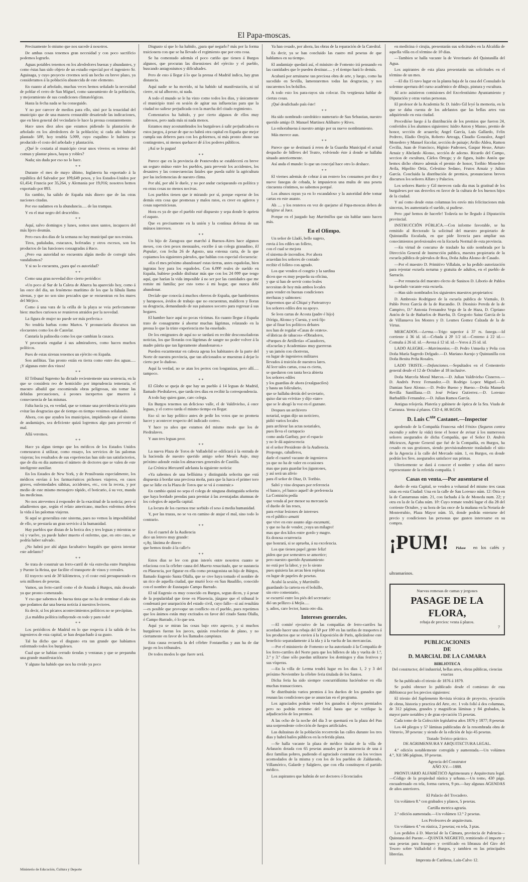El Papa-moscas.
Precisamente lo mismo que nos sucede á nosotros.
De ambas cosas tenemos gran necesidad y con poco sacrificio podemos lograrlo.
Aguas potables tenemos en los alrededores buenas y abundantes, y como éstas han sido objeto de un estudio especial por el ingeniero Sr. Aguinaga, y cuyo proyecto creemos será un hecho en breve plazo, ya consideramos á la población abastecida de este elemento.
En cuanto al arbolado, muchas veces hemos señalado la necesidad de poblar el cerro de San Miguel, como saneamiento de la población, y mejoramiento de sus condiciones climatológicas.
Hasta la fecha nada se ha conseguido.
Y no por carecer de medios para ello, sinó por la tenacidad del municipio que de una manera censurable desatiende las indicaciones, que en bien general del vecindario le hace la prensa constantemente.
Hace unos diez años que estamos pidiendo la plantación de arbolado en los alrededores de la población; si cada año hubiese plantado 500, hoy tendría 5.000, cuyo esquilmo le hubiera ya producido el costo del arbolado y plantación.
¿Qué le costaria al municipio crear unos viveros en terreno del comun y plantar pinos, hayas y robles?
Nada; sin duda por eso no lo hace.
* *
Durante el mes de mayo último, Inglaterra ha exportado á la república del Salvador por 109,649 pesos, y los Estados-Unidos por 61,454; Francia por 35,264, y Alemania por 19,016; nosotros hemos exportado por 893.
En cambio, ha salido de España más dinero que de las otras naciones citadas.
Por eso nadamos en la abundancia..... de las trampas.
Y en el mar negro del descrédito.
* *
Aquí, salvo domingos y lunes, somos unos santos, incapaces del más lijero desmán.
Pero esos dos dias de la semana no hay municipal que nos resista.
Tiros, puñaladas, estacazos, bofetadas y otros escesos, son los productos de las funciones consagradas á Baco.
¿Pero esa autoridad no encuentra algún medio de corregir tales vandalismos?
Y si no lo encuentra, ¿para qué es autoridad?
* *
Como una gran novedad dice cierto periódico:
«Un poco al Sur de la Caleta de Abarca ha aparecido hoy, como á las once del dia, un fenómeno marítimo de los que la fábula llama sirenas, y que no son sino pescados que se encuentran en los mares del Méjico.
Como á una vara de la orilla de la playa se veia perfectamente bien: muchos curiosos se reunieron atraidos por la novedad.
La figura de mujer no puede ser más perfecta.»
No tendría barbas como Martos. Y pronunciaría discursos tan elocuentes como los de Castelar.
Cantaría la palinodia como los que cambian la casaca.
Y procuraría engañar á sus admiradores, como hacen muchos políticos.
Pues de estas sirenas tenemos un ejército en España.
Son anfibias. Tan pronto están en tierra como entre dos aguas..... ¡Y algunas entre dos vinos!
* *
El Tribunal Supremo ha dictado recientemente una sentencia, en la que se considera reo de homicidio por imprudencia temeraria, el maestro albañil que encomienda obras peligrosas, sin tomar las debidas precauciones, á peones inexpertos que mueren á consecuencia de las mismas.
Falta hacía ya, en verdad, que se tomase una providencia séria para evitar las desgracias que de tiempo en tiempo venimos señalando.
Ahora, con que ayuden los municipios, impidiendo que el sistema de andamiajes, sea deficiente quizá logremos algo para prevenir el mal.
Allá veremos.
* *
Hace ya algun tiempo que los médicos de los Estados Unidos comenzaron á utilizar, como ensayo, los servicios de las palomas viajeras; los resultados de sus experiencias han sido tan satisfactorios, que de dia en dia aumenta el número de doctores que se valen de este inteligente auxiliar.
En los Estados de New York, y de Pensilvania especialmente, los médicos envían á los farmacéuticos pichones viajeros, en casos graves, enfermedades súbitas, accidentes, etc., con la receta, y por medio de este mismo mensajero rápido, el boticario, á su vez, manda las medicinas.
No nos atrevemos á responder de la exactitud de la noticia; pero sí añadiremos que, según el relato americano, muchos enfermos deben la vida á las palomas viajeras.
Si aquí se generaliza este sistema, pues no vemos la imposibilidad de ello, se prestaría un gran servicio á la humanidad.
Hay pueblos que distan de la botica dos y tres leguas y mientras se vá y vuelve, ya puede haber muerto el enfermo, que, en otro caso, se podría haber salvado.
¿No habrá por ahí algun facultativo burgalés que quiera intentar este adelanto?
* *
Se trata de construir un ferro-carril de vía estrecha entre Pamplona y Puente la Reina, que facilite el transporte de vinos y cereales.
El trayecto será de 30 kilómetros, y el coste está presupuestado en seis millones de pesetas.
Vamos, un ferro-carril como el de Aranda á Burgos, más deseado ya que pronto comenzado.
Y eso que sabemos de buena tinta que no ha de terminar el año sin que podamos dar una buena noticia á nuestros lectores.
Es decir, si los pícaros acontecimientos políticos no se precipitan.
¡La maldita política influyendo en todo y para todo!
* *
Los periódicos de Madrid en lo que respecta á la salida de los ingenieros de esta capital, se han despachado á su gusto.
Tal ha dicho que el disgusto era tan grande que habíamos enfermado todos los burgaleses.
Cual que se habían cerrado tiendas y ventanas y que se preparaba una grande manifestación.
Y alguno ha habido que nos ha creido ya poco
Disgusto sí que lo ha habido, ¿para qué negarlo? más por la forma traicionera con que se ha llevado el regimiento que por otra cosa.
Se ha comentado además el poco cariño que tienen á Burgos algunos, que procuran las disensiones del ejército y el pueblo, buscando antagonismos y dificultades.
Pero de esto á llegar á lo que la prensa el Madrid indica, hay gran distancia.
Aquí nadie se ha movido, ni ha habido tal manifestación, ni tal cierre, ni tal alboroto, ni nada.
A todo el mundo se le ha visto como todos los dias, y únicamente el municipio trató en sesión de agitar sus influencias para que la ciudad no saliese perjudicada con la marcha del citado regimiento.
Comentarios ha habido, y por cierto algunos de ellos muy sabrosos, pero nada más ni nada menos.
Estamos muy acostumbrados los burgaleses á salir perjudicados en estos juegos, á pesar de que no habrá otra capital en España que mejor cumpla sus deberes para con los gobiernos, ni más pronto abone sus contingentes, ni menos quehacer dé á los poderes públicos.
¡Así se lo pagan!
* *
Parece que en la provincia de Pontevedra se establecerá en breve un seguro mútuo entre los pueblos, para prevenir los accidentes, los desastres y las consecuencias fatales que pueda sufrir la agricultura por las inclemencias de nuestro clima.
Por ahí, por ahí le duele, y no por andar caciqueando en política y en otras cosas no menos nocivas.
Los pueblos tienen que ir mirando por sí, porque esperar de los demás otra cosa que promesas y malos ratos, es creer en agüeros y cosas supersticiosas.
Hora es ya de que el pueblo esté dispuesto y sepa donde le aprieta el zapato.
Que es precisamente en la unión y la contínua defensa de sus mútuos intereses.
* *
Un hijo de Zaragoza que marchó á Buenos-Aires hace algunos meses, con cien pesos mensuales, escribe á un colega granadino, El Popular, con fecha 26 de Agosto, una extensa carta, de la que copiamos los siguientes párrafos, que hablan con especial elocuencia:
«En el mes próximo abandonaré estas tierras, antes españolas, bien ingratas hoy para los españoles. Con 6.000 reales de sueldo en España, hubiese podido disfrutar más que con los 24 000 que tengo aquí, que harían la vida imposible á no ser por las cantidades que me remite mi familia; por esto torno á mi hogar, que nunca debí abandonar.
Decíale que conocía á muchos obreros de España, que hambrientos y harapo­sos, ávidos de trabajo que no encuentran, maldicen y lloran su desgracia, demandando de sus paisanos socorro para regresar á sus hogares.
El hambre hace aquí no pocas víctimas. En cuanto llegue á España trato de consagrarme á ahorrar muchas lágrimas, relatando en la prensa lo que la triste experiencia me ha enseñado.
De los emigrantes de aquí no se tardará en recibir desconsoladoras noticias, los que llorarán con lágrimas de sangre no poder volver á la madre pátria que tan ligeramente abandonaron.»
Pueden escarmentar en cabeza agena los habitantes de la parte del Norte de nuestra provincia, que tan aficionados se muestran á dejar lo cierto por lo dudoso.
Aquí la verdad, no se atan los perros con longanizas, pero allí..... tampoco.
* *
El Globo se queja de que hay un pueblo á 14 leguas de Madrid, llamado Piedralaves, que tarda tres dias en recibir la correspondencia.
A todo hay quien gane, caro colega.
En Burgos tenemos un delicioso valle, el de Valdivielso, á once leguas, y el correo tarda el mismo tiempo en llegar.
Eso sí: no hay político antes de pedir los votos que no prometa hacer y acontecer respecto del indicado correo.
Y hace ya años que estamos del mismo modo que los de Piedralaves.
Y aun tres leguas peor.
* *
La nueva Plaza de Toros de Valladolid se edificará á la entrada de la hacienda de nuestro querido amigo señor Meués Auje, muy próximo adonde están los almacenes generales de Castilla.
La Crónica Mercantil adelanta la siguiente noticia:
«Ya sabemos de una bellísima y distinguida señorita que está dispuesta á bordar una preciosa moña, para que la luzca el primer toro que se lidie en la Plaza de Toros que se vá á construir.»
En cambio quizá no sepa el colega de ninguna distinguida señorita que haya bordado prendas para premiar á las aventajadas alumnas de los colegios de aquella capital.
La locura de los cuernos trae sorbido el seso á media humanidad.
Y, por las trazas, no se va en camino de atajar el mal, sino todo lo contrario.
* *
En el cuartel de la Audiencia
dice un letrero muy grande:
«¡Ay, lástima de dinero
que hemos tirado á la calle!»
* *
Estos dias se lee con gran interés entre nosotros cuanto se relaciona con la célebre causa del Muerto resucitado, que se sustancia en Plasencia, por figurar en ella como protagonista un hijo de Búrgos, llamado Eugenio Santa Olalla, que se cree haya tomado el nombre de un rico de aquella ciudad, que murió loco en San Baudilio, conocido con el nombre de Eustaquio Campo Barrado.
El tal Eugenio es muy conocido en Burgos, segun dicen, y á pesar de la popularidad que tiene en Plasencia, júzgase que el tribunal le condenará por usurpación del estado civil, cuyo fallo—si así resultára—es posible que provoque un conflicto en el pueblo, pues repetimos que los ánimos están muy excitados en favor del citado Santa Olalla, ó Campo Barrado, ó lo que sea.
Aquí ya se miran las cosas bajo otro aspecto, y si muchos burgaleses fueran los jueces, quizás resolverían de plano, y no ciertamente en favor de los llamados campistas.
Esta causa recuerda la del célebre Fontanellas y aun ha de dar juego en los tribunales.
De todos modos lo que fuere será.
Ya han cesado, por ahora, las obras de la reparación de la Catedral.
Es decir, ya se han concluido las cuatro mil pesetas de que hablamos en su tiempo.
El andamiaje quedará así, el ministro de Fomento irá pensando en las cantidades que le pueden destinar..... y el tiempo hará lo demás.
Acabará por arruinarse tan preciosa obra de arte, y luego, como ha sucedido en Sevilla, lamentaremos todas las desgracias, y nos rascaremos los bolsillos.
A todo esto los para-rayos sin colocar. Da vergüenza hablar de ciertas cosas.
¡Qué desdichado país éste!
* *
Ha sido nombrado catedrático numerario de San Sebastian, nuestro querido amigo D. Manuel Martinez Añíbarro y Rives.
La enhorabuena á nuestro amigo por su nuevo nombramiento.
Más merece aun.
* *
Parece que se destinará á reten de la Guardia Municipal el actual despacho de billetes del Teatro, volviendo éste á donde se hallaba situado anteriormente.
Así anda el mundo: lo que un concejal hace otro lo deshace.
* *
El viernes además de cobrar á un rentero los consumos por diez y nueve fanegas de cebada, le impusieron una multa de una peseta cincuenta céntimos, no sabemos porqué.
Los abusos rayan ya en lo escandaloso y la autoridad debe tomar cartas en este asunto.
Ah .... y los renteros en vez de quejarse al Papa-moscas deben de dirigirse al Juez.
Porque en el juzgado hay Martinillos que sin hablar tanto hacen más.
En el Olimpo.
Un señor de Lladó, bello sugeto,
envia á los ediles un folleto,
con el cual se mejora
el sistema de incendios. Por ahora
acuerdan los señores de contado
recibir el folleto con agrado.
Los que venden el congrio y la sardina
dicen que es muy pequeña su oficina,
y que si han de servir como leales
necesitan de hoy más ambos locales
para vender en buenas condiciones
merluzas y salmones:
Esperemos que al Chiqui y Partearroyo
los señores ediles den su apoyo.
Se leen cartas de Acosta (padre é hijo)
Dóriga, Alonso y Cuesta, y será fijo
que al finar los políticos debates
nos han de regalar «Casas de orates».
«Fábricas de tabacos» «Obradores,
«Parques de Artillería» «Cazadores,
«Escuelas y Academias» muy guerreras
y un jamón con chorreras,
en lugar de ingenieros militares
llevados á traición de nuestros lares.
Al leer tales cartas, cosa es cierta,
se quedaron con tanta boca abierta
los señores ediles
y los guardias de ahora (exalguaciles)
y hasta un foliculario,
que se hallaba detrás del secretario,
quiso dar un «vivita» y dijo «tate»
que se le ahogó la voz en el gaznate.
Despues un archivero
notarial, segun dijo un noticiero,
pidió varios locales
para archivar las actas notariales,
pues lleva el cartapacio
como anda Garibay, por el espacio
y no le dá aquiescencia
ni el señor Presidente de la Audiencia.
Propongo, caballeros,
darle el cuartel vacante de ingenieros
ya que no ha de valer en ocasiones
mas que para guardar los jigantones,
y así será un alivio
para él señor de Diaz, D. Toribio.
Saltó y vino despues por referencia
el banco, ¡el banco aquel! de preferencia
La Comisión pedía
que venda al por menor su mercancía
el dueño de las reses,
para evitar lesiones de intereses
en el público amatti
que vive en este asunto algo escamatti,
y que no ha de vender, ¡vaya un milagro!
mas que dos kilos entre gordo y magro.
Es donosa ocurrencia
que honrará, si se aprueba, á su excelencia.
Los que tienen papel ¡gente feliz!
piden que por semestres se amortice;
pero nuestro querido Ayuntamiento
no está por la labor, y yo lo siento
pues quisiera las arcas bien repletas
en lugar de papeles de pesetas.
Acabó la sesión, y Martinillo
guardando la cartera en el bolsillo,
sin otro comentario,
se escurrió entre los piés del secretario:
dió un pellizco á Mejía.....
y, adios, caro lector, hasta otro dia.
Intereses generales.
—El comité ejecutivo de las compañías de ferro-carriles ha acordado hacer una rebaja del 50 por 100 en las tarifas de trasportes á los productos que se envien á la Exposición de Paris, aplicándose este beneficio separadamente á la ida y á la vuelta de las mercancías.
—Por el ministerio de Fomento se ha autorizado á la Compañía de los ferro-carriles del Norte para que los billetes de ida y vuelta de 1.ª, 2.ª y 3.ª clase sólo puedan utilizarse los domingos y dias festivos y sus vísperas.
—En la villa de Lerma tendrá lugar en los dias 1, 2 y 3 del próximo Noviembre la célebre feria titulada de los Santos.
Dicha feria ha sido siempre concurridísima haciéndose en ella muchas transacciones.
Se distribuirán varios premios á los dueños de los ganados que reunan las condiciones que se anuncian en el programa.
Los agraciados podrán vender los ganados ú objetos premiados pero no podrán retirarse del ferial hasta que se verifique la adjudicación de los premios.
A las ocho de la noche del dia 3 se quemará en la plaza del Pan una sorprendente colección de fuegos artificiales.
Las dulzainas de la población recorrerán las calles durante los tres dias y habrá bailes públicos en la referida plaza.
—Se halla vacante la plaza de médico titular de la villa de Arlanzón dotada con 65 pesetas anuales por la asistencia de una á diez familias pobres, pudiendo el agraciado contratar con los vecinos acomodados de la misma y con los de los pueblos de Zalduendo, Villamórico, Galarde y Salgüero, que con ella constituyen el partido médico.
Los aspirantes que habrán de ser doctores ó licenciados
en medicina ó cirujia, presentarán sus solicitudes en la Alcaldía de aquella villa en el término de 10 dias.
—Tambien se halla vacante la de Veterinario del Quintanilla del Agua.
Los aspirantes de esta plaza presentarán sus solicitudes en el término de un mes.
—El dia 15 tuvo lugar en la planta baja de la casa del Consulado la solemne apertura del curso académico de dibujo, pintura y escultura.
Al acto asistieron comisiones del Excelentísimo Ayuntamiento y Diputación y otras varias personas.
El profesor de la Academia Sr. D. Isidro Gil leyó la memoria, en la que se daba cuenta de los adelantos que las bellas artes van adquiriendo en esta ciudad.
Procedióse luego á la distribución de los premios que fueron 24, conferidos á los alumnos siguientes: Isidro Anton y Manso, premio de honor, sección de acuarela; Angel García, Luis Gallardo, Felix Pedrero, Eladio Orejón, Roberto Arteaga, Claudio Gonzalez, Angel Monedero y Manuel Escolar, sección de paisaje; Avilio Aldea, Ramon Cecilia, Juan de Francisco, Higinio Padrones, Gaspar Hesse, Arturo Arnaiz y Abelardo Alonso, sección de adorno. Ricardo del Campo, seccion de escultura, Cárlos Ortega; y de figura, Isidro Antón que hemos dicho obtuvo además el premio de honor, Toribio Monedero Avila, Hipolito Ortiz, Celestino Sedano, Frutos Arnaiz y Julian García. Concluida la distribución de premios, pronunciaron breves discursos los señores Alfaro y Palacios.
Los señores Barrio y Gil merecen cada dia mas la gratitud de los burgaleses por sus desvelos en favor de la cultura de los buenos hijos de la ciudad.
Y así como desde estas columnas les envío mis felicitaciones más sinceras, les aumentaría el sueldo, si pudiese.
Pero ¡qué hemos de hacerle! Todavía no he llegado á Diputación provincial.
INSTRUCCIÓN PÚBLICA.—Con informe favorable, se ha remitido al Rectorado la solicitud del maestro propietario de Quintanilla Escalada, en que pide licencia para ampliar sus conocimientos profesionales en la Escuela Normal de esta provincia.
—En virtud de concurso de traslado ha sido nombrada por la Dirección General de Instrucción publica, maestra propietaria de la escuela pública de párvulos de Roa, Doña Julita Alonso de Casado.
—Por el maestro D. Primitivo Villalain, se ha pedido autorización para rejentar escuela noturna y gratuita de adultos, en el pueblo de Sarracín.
—Por renuncia del maestro electo de Susinos D. Liborio de Pablos ha quedado vacante esta escuela.
—Han sido nombrados los siguientes maestros propietarios:
D. Ambrosio Rodriguez de la escuela publica de Vizmalo, D. Pablo Perez García de la de Rucandio. D. Dionisio Pereda de la de Campivo, D.ª Antonia Fernandez Vega de la de Haza, D. Cipriano Antón de la de Bañuelos de Bureba, D. Gregorio Sainz García de la de Villanueva los Montes y D. Lesmes Gomez Calzada de la de Virtus.
MERCADOS.—Lerma.—Trigo superior á 37 rs. fanega.—Id corriente á 36 id. id.—Cebada á 20 1/2 id.—Centeno á 22 id.—Comuña á 26 id. id.—Avena á 12 id. id.—Yeros á 25 id. id.
LADO ALEGRE.—Matrimonios.—D. Pedro Umueña y Peña con Doña María Sagredo Delgado.—D. Mariano Asenjo y Quintanilla con Doña Benita Peña Rosales.
LADO TRISTE.—Defunciones.—Sepultados en el Cementerio general desde el 12 de Octubre al 18 inclusive.
Doña Marcela Moral Marcos.—D. Julian Valdivielso Cisneros.—D. Andrés Perez Fernandez.—D. Rodrigo Lopez Miguel.—D. Damian Saez Alonso.—D. Pedro Bueno y Bueno.—Doña Manuela Revilla Santillana.—D. José Pelaez Gutierrez.—D. Lorenzo Barbadillo Fernandez.—D. Julian Ramos García.
Antigua relojería. Platería y gabinete de óptica de la Sra. Viuda de Carranza. Venta á plazos. CID 4, BURGOS.
D. Luis C<sup>xte</sup> Castanet.—Inspector
apoderado de la Compañía Francesa «del Fénix» (Seguros contra incendio y sobre la vida) tiene el honor de avisar á los numerosos señores asegurados de dicha Compañía, que el Señor D. Andrés Miciesces, Agente General que fué de la Compañía, en Burgos, ha cesado en sus gestiones, siendo provisionalmente trasladado el sitio de la Agencia á la calle del Mercado núm. 1, en Burgos, en donde podrán los Sres. asegurados satisfacer sus primas.
Ulteriormente se dará á conocer el nombre y señas del nuevo representante de la referida compañía. 1
Casas en venta.—Por ausentarse el
dueño de esta Capital, se venden a voluntad del mismo tres casas sitas en esta Ciudad: Una en la calle de San Lorenzo núm. 12: Otra en la de Cantarranas núm. 21, con fachada á la de Moneda num. 22; y otra en la de la Caba núm. 10: Cuyo remate tendrá lugar el dia 28 del corriente Octubre, y su hora de las once de la mañana en la Notaría de Monterrubio, Plaza Mayor núm. 55, donde podrán enterarse del precio y condiciones las personas que gusten interesarse en su compra.
¡PUM! Pídase en los cafés y ultramarinos.
Nuevas remesas de camas y jergones
PASAGE DE LA FLORA,
rebaja de precios: venta á plazos.
7
PUBLICACIONES
DE
D. MARCIAL DE LA CAMARA
BIBLIOTECA
Del constructor, del industrial, bellas artes, obras públicas, ciencias exactas
Se ha publicado el trienio de 1876 á 1879.
Se podrá obtener lo publicado desde el comienzo de esta Biblioteca por los precios siguientes:
El trienio del Suplemento Revista técnica de proyecto, ejecución de obras, historia y practica del Arte, etc. 1 vols folió á dos columnas, de 312 páginas, grandes y magnificas láminas y 84 grabados, la mayor parte notables y de gran ejecución 15 pesetas.
Cada tomo de la Colección legislativa años 1876 y 1877; 8 pesetas
Los 44 pliegos y 57 láminas publicadas de la renombrada obra de Vitruvio, 30 pesetas: y siendo de la edición de lujo 45 pesetas.
Tratado Teórico práctico.
DE AGRIMENSURA Y ARQUITECTURA LEGAL.
4.ª edición notablemente corregida y aumentada.—Un volúmen 4.º, XII 586 páginas, 10 pesetas.
Agencia del Construtor
AÑO XV.—1888.
PRONTUARIO ALFABÉTICO Agrimensura y Arquitectura legal.—Código de la propiedad rústica y urbana.—Un tomo, 430 págs. encuadernado en tela, forma cartera, 9 pts.—hay algunas AGENDAS de años anteriores.
El Palacio del Trocadero.
Un volúmen 8.º con grabados y planos, 5 pesetas.
Cartilla metrica agraria.
2.ª edición aumentada.—Un volúmen 12.º 2 pesetas.
Los Profesores de arquitectura.
Un volúmen 4.º en rústica, 2 pesetas; en tela, 3 ptas.
Los pedidos á D. Marcial de la Cámara, provincia de Palencia—Quintana del Puente.—QUINTA NEGRETO, remitiendo el importe y una pesetas para franqueo y certificado en libranza del Giro del Tesoro sobre Valladolid ó Burgos, y tambien en las principales librerías.
Imprenta de Cariñena, Lain-Calvo 12.
Ministerio de Educación, Cultura y Deporte